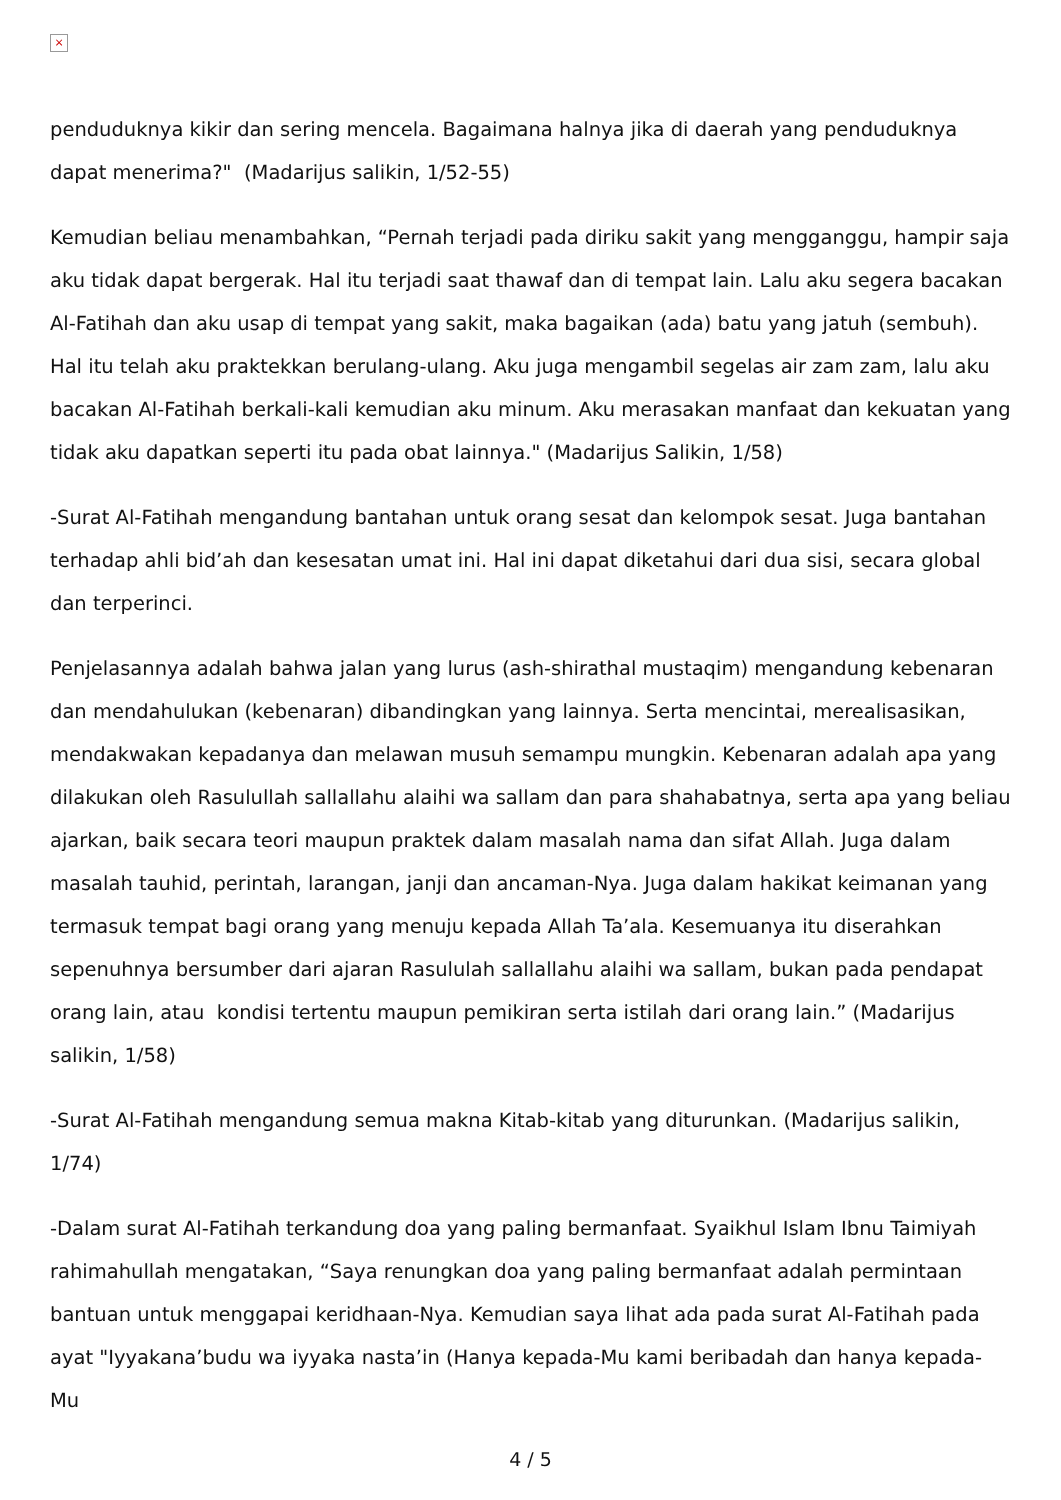×
penduduknya kikir dan sering mencela. Bagaimana halnya jika di daerah yang penduduknya dapat menerima?" (Madarijus salikin, 1/52-55)
Kemudian beliau menambahkan, “Pernah terjadi pada diriku sakit yang mengganggu, hampir saja aku tidak dapat bergerak. Hal itu terjadi saat thawaf dan di tempat lain. Lalu aku segera bacakan Al-Fatihah dan aku usap di tempat yang sakit, maka bagaikan (ada) batu yang jatuh (sembuh). Hal itu telah aku praktekkan berulang-ulang. Aku juga mengambil segelas air zam zam, lalu aku bacakan Al-Fatihah berkali-kali kemudian aku minum. Aku merasakan manfaat dan kekuatan yang tidak aku dapatkan seperti itu pada obat lainnya." (Madarijus Salikin, 1/58)
-Surat Al-Fatihah mengandung bantahan untuk orang sesat dan kelompok sesat. Juga bantahan terhadap ahli bid’ah dan kesesatan umat ini. Hal ini dapat diketahui dari dua sisi, secara global dan terperinci.
Penjelasannya adalah bahwa jalan yang lurus (ash-shirathal mustaqim) mengandung kebenaran dan mendahulukan (kebenaran) dibandingkan yang lainnya. Serta mencintai, merealisasikan, mendakwakan kepadanya dan melawan musuh semampu mungkin. Kebenaran adalah apa yang dilakukan oleh Rasulullah sallallahu alaihi wa sallam dan para shahabatnya, serta apa yang beliau ajarkan, baik secara teori maupun praktek dalam masalah nama dan sifat Allah. Juga dalam masalah tauhid, perintah, larangan, janji dan ancaman-Nya. Juga dalam hakikat keimanan yang termasuk tempat bagi orang yang menuju kepada Allah Ta’ala. Kesemuanya itu diserahkan sepenuhnya bersumber dari ajaran Rasululah sallallahu alaihi wa sallam, bukan pada pendapat orang lain, atau kondisi tertentu maupun pemikiran serta istilah dari orang lain.” (Madarijus salikin, 1/58)
-Surat Al-Fatihah mengandung semua makna Kitab-kitab yang diturunkan. (Madarijus salikin, 1/74)
-Dalam surat Al-Fatihah terkandung doa yang paling bermanfaat. Syaikhul Islam Ibnu Taimiyah rahimahullah mengatakan, “Saya renungkan doa yang paling bermanfaat adalah permintaan bantuan untuk menggapai keridhaan-Nya. Kemudian saya lihat ada pada surat Al-Fatihah pada ayat "Iyyakana’budu wa iyyaka nasta’in (Hanya kepada-Mu kami beribadah dan hanya kepada-Mu
4 / 5